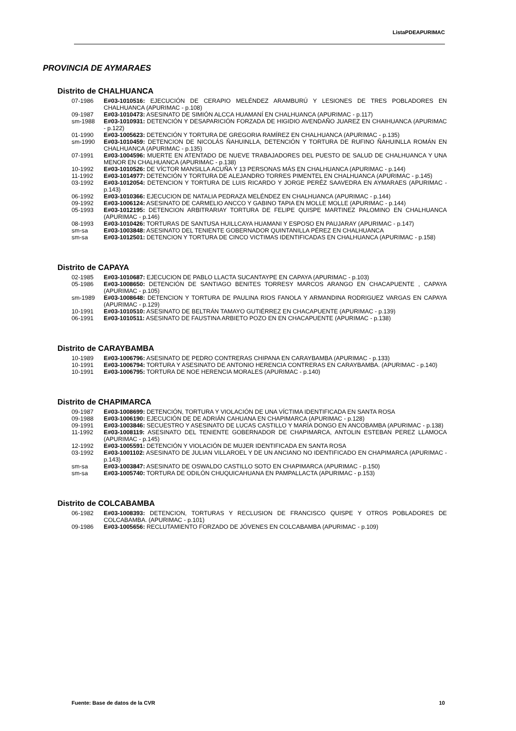ListaPDEAPURIMAC
PROVINCIA DE AYMARAES
Distrito de CHALHUANCA
07-1986 E#03-1010516: EJECUCIÓN DE CERAPIO MELÉNDEZ ARAMBURÚ Y LESIONES DE TRES POBLADORES EN CHALHUANCA (APURIMAC - p.108)
09-1987 E#03-1010473: ASESINATO DE SIMIÓN ALCCA HUAMANÍ EN CHALHUANCA (APURIMAC - p.117)
sm-1988 E#03-1010931: DETENCIÓN Y DESAPARICIÓN FORZADA DE HIGIDIO AVENDAÑO JUAREZ EN CHAIHUANCA (APURIMAC - p.122)
01-1990 E#03-1005623: DETENCIÓN Y TORTURA DE GREGORIA RAMÍREZ EN CHALHUANCA (APURIMAC - p.135)
sm-1990 E#03-1010459: DETENCION DE NICOLÁS ÑAHUINLLA, DETENCIÓN Y TORTURA DE RUFINO ÑAHUINLLA ROMÁN EN CHALHUANCA (APURIMAC - p.135)
07-1991 E#03-1004596: MUERTE EN ATENTADO DE NUEVE TRABAJADORES DEL PUESTO DE SALUD DE CHALHUANCA Y UNA MENOR EN CHALHUANCA (APURIMAC - p.138)
10-1992 E#03-1010526: DE VÍCTOR MANSILLA ACUÑA Y 13 PERSONAS MÁS EN CHALHUANCA (APURIMAC - p.144)
11-1992 E#03-1014977: DETENCIÓN Y TORTURA DE ALEJANDRO TORRES PIMENTEL EN CHALHUANCA (APURIMAC - p.145)
03-1992 E#03-1012054: DETENCION Y TORTURA DE LUIS RICARDO Y JORGE PERÉZ SAAVEDRA EN AYMARAES (APURIMAC - p.143)
06-1992 E#03-1010366: EJECUCION DE NATALIA PEDRAZA MELÉNDEZ EN CHALHUANCA (APURIMAC - p.144)
09-1992 E#03-1006124: ASESINATO DE CARMELIO ANCCO Y GABINO TAPIA EN MOLLE MOLLE (APURIMAC - p.144)
05-1993 E#03-1012195: DETENCION ARBITRARIAY TORTURA DE FELIPE QUISPE MARTINEZ PALOMINO EN CHALHUANCA (APURIMAC - p.146)
08-1993 E#03-1010426: TORTURAS DE SANTUSA HUILLCAYA HUAMANI Y ESPOSO EN PAUJARAY (APURIMAC - p.147)
sm-sa E#03-1003848: ASESINATO DEL TENIENTE GOBERNADOR QUINTANILLA PÉREZ EN CHALHUANCA
sm-sa E#03-1012501: DETENCION Y TORTURA DE CINCO VICTIMAS IDENTIFICADAS EN CHALHUANCA (APURIMAC - p.158)
Distrito de CAPAYA
02-1985 E#03-1010687: EJECUCION DE PABLO LLACTA SUCANTAYPE EN CAPAYA (APURIMAC - p.103)
05-1986 E#03-1008650: DETENCIÓN DE SANTIAGO BENITES TORRESY MARCOS ARANGO EN CHACAPUENTE , CAPAYA (APURIMAC - p.105)
sm-1989 E#03-1008648: DETENCION Y TORTURA DE PAULINA RIOS FANOLA Y ARMANDINA RODRIGUEZ VARGAS EN CAPAYA (APURIMAC - p.129)
10-1991 E#03-1010510: ASESINATO DE BELTRÁN TAMAYO GUTIÉRREZ EN CHACAPUENTE (APURIMAC - p.139)
06-1991 E#03-1010511: ASESINATO DE FAUSTINA ARBIETO POZO EN EN CHACAPUENTE (APURIMAC - p.138)
Distrito de CARAYBAMBA
10-1989 E#03-1006796: ASESINATO DE PEDRO CONTRERAS CHIPANA EN CARAYBAMBA (APURIMAC - p.133)
10-1991 E#03-1006794: TORTURA Y ASESINATO DE ANTONIO HERENCIA CONTRERAS EN CARAYBAMBA. (APURIMAC - p.140)
10-1991 E#03-1006795: TORTURA DE NOE HERENCIA MORALES (APURIMAC - p.140)
Distrito de CHAPIMARCA
09-1987 E#03-1008699: DETENCIÓN, TORTURA Y VIOLACIÓN DE UNA VÍCTIMA IDENTIFICADA EN SANTA ROSA
09-1988 E#03-1006190: EJECUCIÓN DE DE ADRIÁN CAHUANA EN CHAPIMARCA (APURIMAC - p.128)
09-1991 E#03-1003846: SECUESTRO Y ASESINATO DE LUCAS CASTILLO Y MARÍA DONGO EN ANCOBAMBA (APURIMAC - p.138)
11-1992 E#03-1008119: ASESINATO DEL TENIENTE GOBERNADOR DE CHAPIMARCA, ANTOLIN ESTEBAN PEREZ LLAMOCA (APURIMAC - p.145)
12-1992 E#03-1005591: DETENCIÓN Y VIOLACIÓN DE MUJER IDENTIFICADA EN SANTA ROSA
03-1992 E#03-1001102: ASESINATO DE JULIAN VILLAROEL Y DE UN ANCIANO NO IDENTIFICADO EN CHAPIMARCA (APURIMAC - p.143)
sm-sa E#03-1003847: ASESINATO DE OSWALDO CASTILLO SOTO EN CHAPIMARCA (APURIMAC - p.150)
sm-sa E#03-1005740: TORTURA DE ODILÓN CHUQUICAHUANA EN PAMPALLACTA (APURIMAC - p.153)
Distrito de COLCABAMBA
06-1982 E#03-1008393: DETENCION, TORTURAS Y RECLUSION DE FRANCISCO QUISPE Y OTROS POBLADORES DE COLCABAMBA. (APURIMAC - p.101)
09-1986 E#03-1005656: RECLUTAMIENTO FORZADO DE JÓVENES EN COLCABAMBA (APURIMAC - p.109)
Fuente: Base de datos de la CVR 10